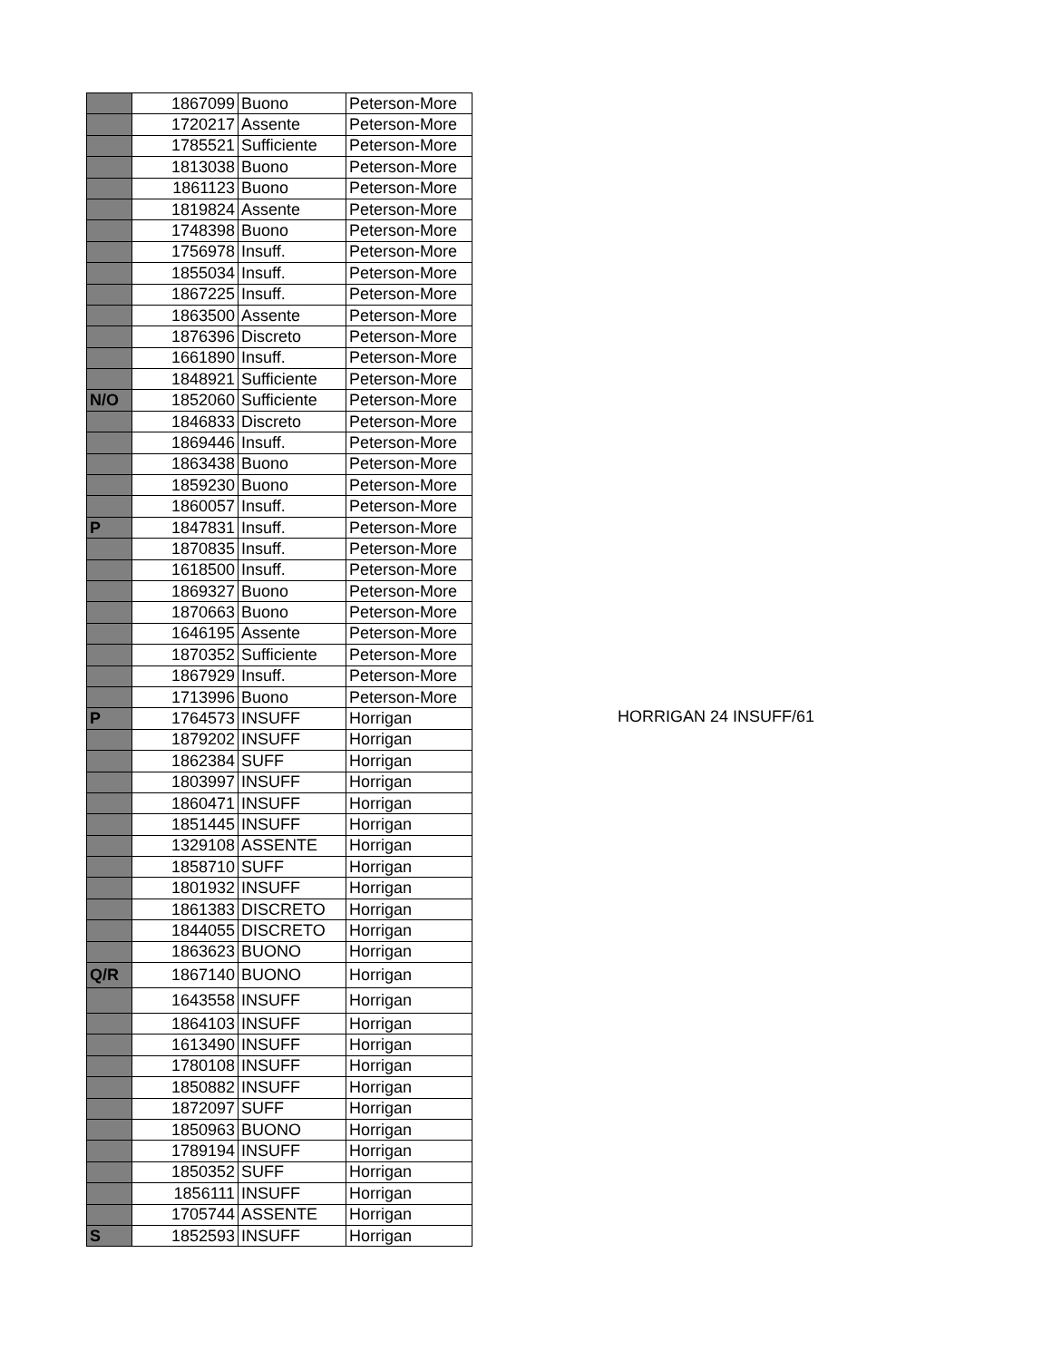| | 1867099 | Buono | Peterson-More |
| | 1720217 | Assente | Peterson-More |
| | 1785521 | Sufficiente | Peterson-More |
| | 1813038 | Buono | Peterson-More |
| | 1861123 | Buono | Peterson-More |
| | 1819824 | Assente | Peterson-More |
| | 1748398 | Buono | Peterson-More |
| | 1756978 | Insuff. | Peterson-More |
| | 1855034 | Insuff. | Peterson-More |
| | 1867225 | Insuff. | Peterson-More |
| | 1863500 | Assente | Peterson-More |
| | 1876396 | Discreto | Peterson-More |
| | 1661890 | Insuff. | Peterson-More |
| | 1848921 | Sufficiente | Peterson-More |
| N/O | 1852060 | Sufficiente | Peterson-More |
| | 1846833 | Discreto | Peterson-More |
| | 1869446 | Insuff. | Peterson-More |
| | 1863438 | Buono | Peterson-More |
| | 1859230 | Buono | Peterson-More |
| | 1860057 | Insuff. | Peterson-More |
| P | 1847831 | Insuff. | Peterson-More |
| | 1870835 | Insuff. | Peterson-More |
| | 1618500 | Insuff. | Peterson-More |
| | 1869327 | Buono | Peterson-More |
| | 1870663 | Buono | Peterson-More |
| | 1646195 | Assente | Peterson-More |
| | 1870352 | Sufficiente | Peterson-More |
| | 1867929 | Insuff. | Peterson-More |
| | 1713996 | Buono | Peterson-More |
| P | 1764573 | INSUFF | Horrigan |
| | 1879202 | INSUFF | Horrigan |
| | 1862384 | SUFF | Horrigan |
| | 1803997 | INSUFF | Horrigan |
| | 1860471 | INSUFF | Horrigan |
| | 1851445 | INSUFF | Horrigan |
| | 1329108 | ASSENTE | Horrigan |
| | 1858710 | SUFF | Horrigan |
| | 1801932 | INSUFF | Horrigan |
| | 1861383 | DISCRETO | Horrigan |
| | 1844055 | DISCRETO | Horrigan |
| | 1863623 | BUONO | Horrigan |
| Q/R | 1867140 | BUONO | Horrigan |
| | 1643558 | INSUFF | Horrigan |
| | 1864103 | INSUFF | Horrigan |
| | 1613490 | INSUFF | Horrigan |
| | 1780108 | INSUFF | Horrigan |
| | 1850882 | INSUFF | Horrigan |
| | 1872097 | SUFF | Horrigan |
| | 1850963 | BUONO | Horrigan |
| | 1789194 | INSUFF | Horrigan |
| | 1850352 | SUFF | Horrigan |
| | 1856111 | INSUFF | Horrigan |
| | 1705744 | ASSENTE | Horrigan |
| S | 1852593 | INSUFF | Horrigan |
HORRIGAN 24 INSUFF/61